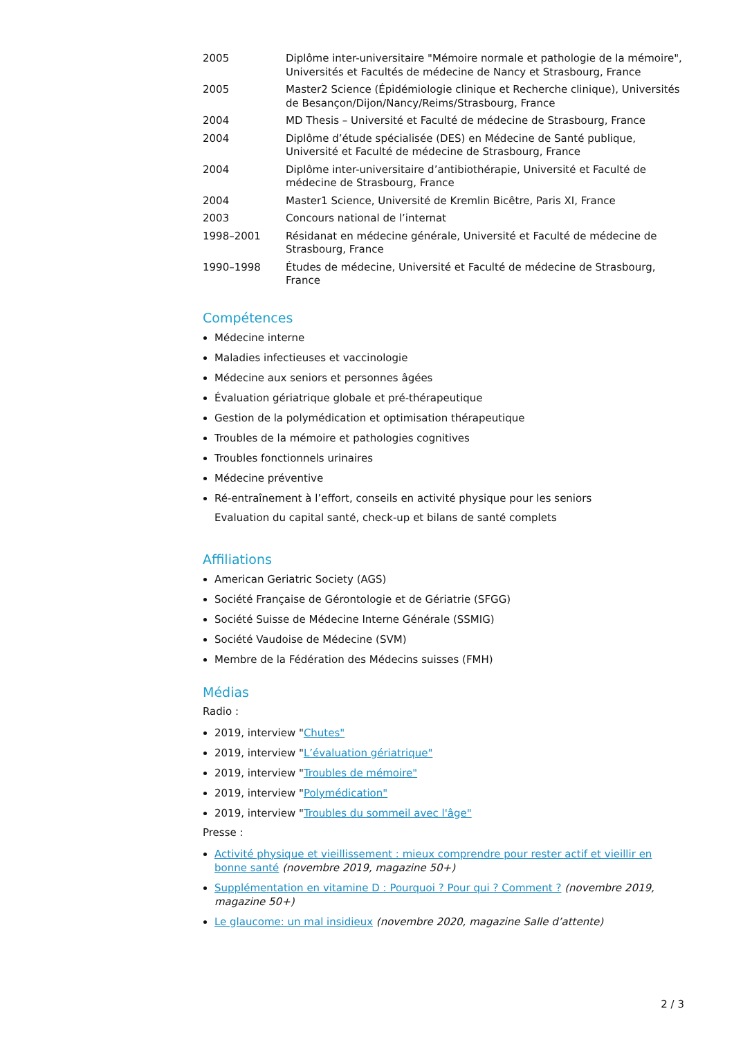| 2005 | Diplôme inter-universitaire "Mémoire normale et pathologie de la mémoire", Universités et Facultés de médecine de Nancy et Strasbourg, France |
| 2005 | Master2 Science (Épidémiologie clinique et Recherche clinique), Universités de Besançon/Dijon/Nancy/Reims/Strasbourg, France |
| 2004 | MD Thesis – Université et Faculté de médecine de Strasbourg, France |
| 2004 | Diplôme d’étude spécialisée (DES) en Médecine de Santé publique, Université et Faculté de médecine de Strasbourg, France |
| 2004 | Diplôme inter-universitaire d’antibiothérapie, Université et Faculté de médecine de Strasbourg, France |
| 2004 | Master1 Science, Université de Kremlin Bicêtre, Paris XI, France |
| 2003 | Concours national de l’internat |
| 1998–2001 | Résidanat en médecine générale, Université et Faculté de médecine de Strasbourg, France |
| 1990–1998 | Études de médecine, Université et Faculté de médecine de Strasbourg, France |
Compétences
Médecine interne
Maladies infectieuses et vaccinologie
Médecine aux seniors et personnes âgées
Évaluation gériatrique globale et pré-thérapeutique
Gestion de la polymédication et optimisation thérapeutique
Troubles de la mémoire et pathologies cognitives
Troubles fonctionnels urinaires
Médecine préventive
Ré-entraînement à l’effort, conseils en activité physique pour les seniors
Evaluation du capital santé, check-up et bilans de santé complets
Affiliations
American Geriatric Society (AGS)
Société Française de Gérontologie et de Gériatrie (SFGG)
Société Suisse de Médecine Interne Générale (SSMIG)
Société Vaudoise de Médecine (SVM)
Membre de la Fédération des Médecins suisses (FMH)
Médias
Radio :
2019, interview "Chutes"
2019, interview "L’évaluation gériatrique"
2019, interview "Troubles de mémoire"
2019, interview "Polymédication"
2019, interview "Troubles du sommeil avec l'âge"
Presse :
Activité physique et vieillissement : mieux comprendre pour rester actif et vieillir en bonne santé (novembre 2019, magazine 50+)
Supplémentation en vitamine D : Pourquoi ? Pour qui ? Comment ? (novembre 2019, magazine 50+)
Le glaucome: un mal insidieux (novembre 2020, magazine Salle d’attente)
2 / 3